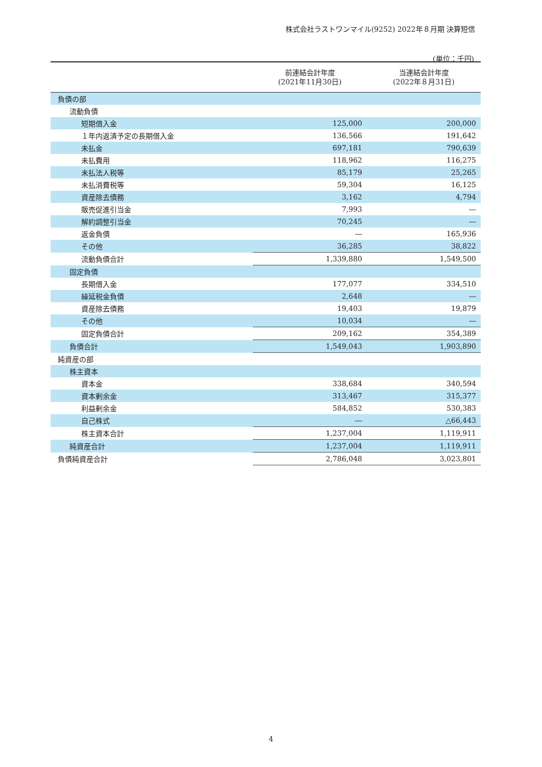株式会社ラストワンマイル(9252) 2022年８月期 決算短信
(単位：千円)
| | 前連結会計年度 (2021年11月30日) | 当連結会計年度 (2022年８月31日) |
| --- | --- | --- |
| 負債の部 | | |
| 流動負債 | | |
| 短期借入金 | 125,000 | 200,000 |
| １年内返済予定の長期借入金 | 136,566 | 191,642 |
| 未払金 | 697,181 | 790,639 |
| 未払費用 | 118,962 | 116,275 |
| 未払法人税等 | 85,179 | 25,265 |
| 未払消費税等 | 59,304 | 16,125 |
| 資産除去債務 | 3,162 | 4,794 |
| 販売促進引当金 | 7,993 | ― |
| 解約調整引当金 | 70,245 | ― |
| 返金負債 | ― | 165,936 |
| その他 | 36,285 | 38,822 |
| 流動負債合計 | 1,339,880 | 1,549,500 |
| 固定負債 | | |
| 長期借入金 | 177,077 | 334,510 |
| 繰延税金負債 | 2,648 | ― |
| 資産除去債務 | 19,403 | 19,879 |
| その他 | 10,034 | ― |
| 固定負債合計 | 209,162 | 354,389 |
| 負債合計 | 1,549,043 | 1,903,890 |
| 純資産の部 | | |
| 株主資本 | | |
| 資本金 | 338,684 | 340,594 |
| 資本剰余金 | 313,467 | 315,377 |
| 利益剰余金 | 584,852 | 530,383 |
| 自己株式 | ― | △66,443 |
| 株主資本合計 | 1,237,004 | 1,119,911 |
| 純資産合計 | 1,237,004 | 1,119,911 |
| 負債純資産合計 | 2,786,048 | 3,023,801 |
4